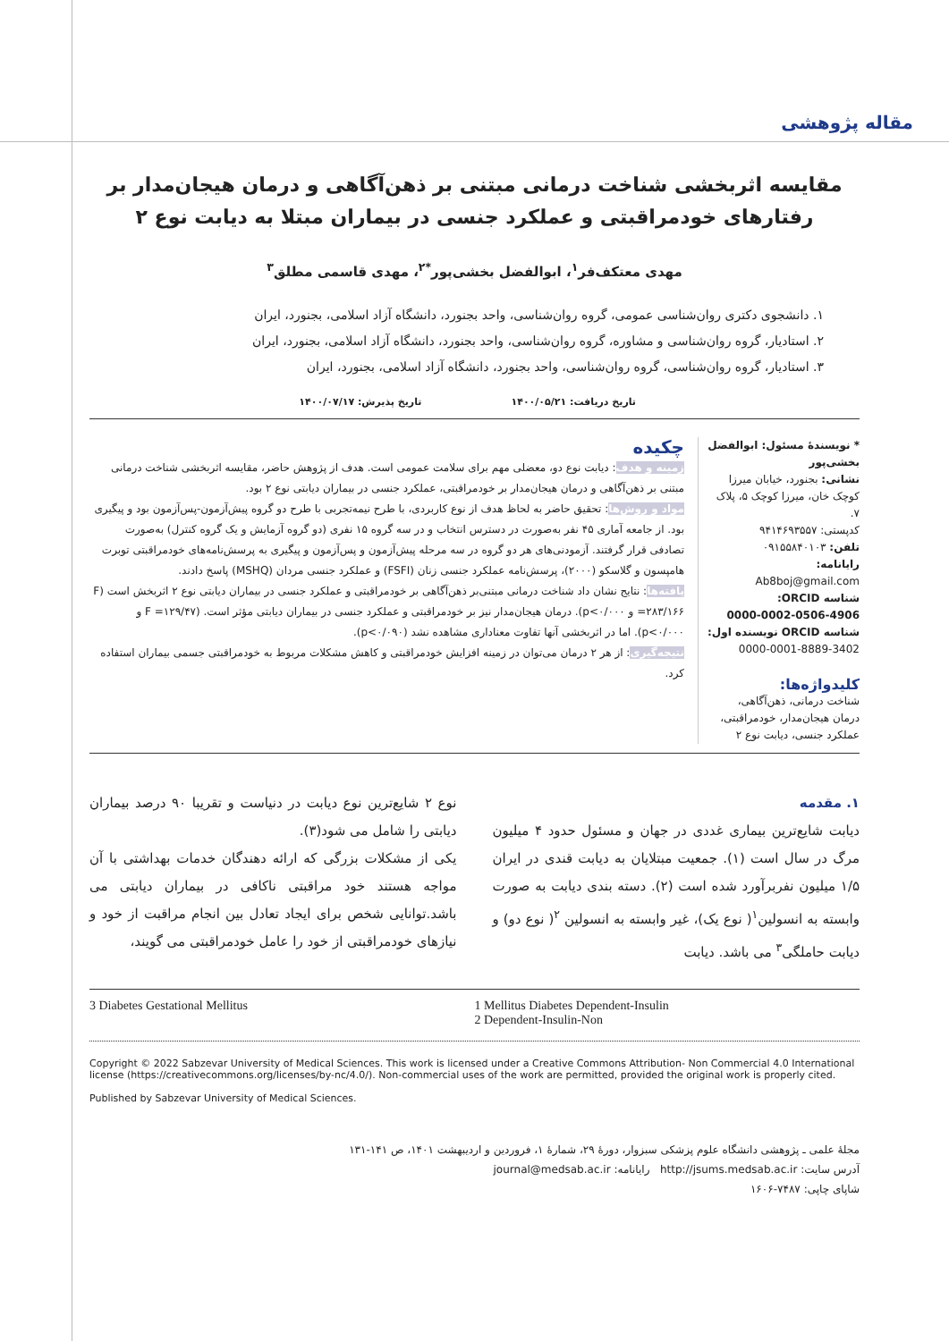مقاله پژوهشی
مقایسه اثربخشی شناخت درمانی مبتنی بر ذهن‌آگاهی و درمان هیجان‌مدار بر رفتارهای خودمراقبتی و عملکرد جنسی در بیماران مبتلا به دیابت نوع ۲
مهدی معتکف‌فر<sup>۱</sup>، ابوالفضل بخشی‌پور<sup>*۲</sup>، مهدی قاسمی مطلق<sup>۳</sup>
۱. دانشجوی دکتری روان‌شناسی عمومی، گروه روان‌شناسی، واحد بجنورد، دانشگاه آزاد اسلامی، بجنورد، ایران
۲. استادیار، گروه روان‌شناسی و مشاوره، گروه روان‌شناسی، واحد بجنورد، دانشگاه آزاد اسلامی، بجنورد، ایران
۳. استادیار، گروه روان‌شناسی، گروه روان‌شناسی، واحد بجنورد، دانشگاه آزاد اسلامی، بجنورد، ایران
تاریخ دریافت: ۱۴۰۰/۰۵/۲۱ تاریخ پذیرش: ۱۴۰۰/۰۷/۱۷
* نویسندهٔ مسئول: ابوالفضل بخشی‌پور
نشانی: بجنورد، خیابان میرزا کوچک خان، میرزا کوچک ۵، پلاک ۷.
کدپستی: ۹۴۱۴۶۹۳۵۵۷
تلفن: ۰۹۱۵۵۸۴۰۱۰۳
رایانامه:
Ab8boj@gmail.com
شناسه ORCID:
0000-0002-0506-4906
شناسه ORCID نویسنده اول:
0000-0001-8889-3402
کلیدواژه‌ها:
شناخت درمانی، ذهن‌آگاهی، درمان هیجان‌مدار، خودمراقبتی، عملکرد جنسی، دیابت نوع ۲
چکیده
زمینه و هدف: دیابت نوع دو، معضلی مهم برای سلامت عمومی است. هدف از پژوهش حاضر، مقایسه اثربخشی شناخت درمانی مبتنی بر ذهن‌آگاهی و درمان هیجان‌مدار بر خودمراقبتی، عملکرد جنسی در بیماران دیابتی نوع ۲ بود.
مواد و روش‌ها: تحقیق حاضر به لحاظ هدف از نوع کاربردی، با طرح نیمه‌تجربی با طرح دو گروه پیش‌آزمون-پس‌آزمون بود و پیگیری بود. از جامعه آماری ۴۵ نفر به‌صورت در دسترس انتخاب و در سه گروه ۱۵ نفری (دو گروه آزمایش و یک گروه کنترل) به‌صورت تصادفی قرار گرفتند. آزمودنی‌های هر دو گروه در سه مرحله پیش‌آزمون و پس‌آزمون و پیگیری به پرسش‌نامه‌های خودمراقبتی توبرت هامپسون و گلاسکو (۲۰۰۰)، پرسش‌نامه عملکرد جنسی زنان (FSFI) و عملکرد جنسی مردان (MSHQ) پاسخ دادند.
یافته‌ها: نتایج نشان داد شناخت درمانی مبتنی‌بر ذهن‌آگاهی بر خودمراقبتی و عملکرد جنسی در بیماران دیابتی نوع ۲ اثربخش است (F =۲۸۳/۱۶۶ و p<۰/۰۰۰). درمان هیجان‌مدار نیز بر خودمراقبتی و عملکرد جنسی در بیماران دیابتی مؤثر است. (F =۱۲۹/۴۷ و p<۰/۰۰۰). اما در اثربخشی آنها تفاوت معناداری مشاهده نشد (p<۰/۰۹۰).
نتیجه‌گیری: از هر ۲ درمان می‌توان در زمینه افزایش خودمراقبتی و کاهش مشکلات مربوط به خودمراقبتی جسمی بیماران استفاده کرد.
۱. مقدمه
دیابت شایع‌ترین بیماری غددی در جهان و مسئول حدود ۴ میلیون مرگ در سال است (۱). جمعیت مبتلایان به دیابت قندی در ایران ۱/۵ میلیون نفربرآورد شده است (۲). دسته بندی دیابت به صورت وابسته به انسولین<sup>۱</sup>( نوع یک)، غیر وابسته به انسولین <sup>۲</sup>( نوع دو) و دیابت حاملگی<sup>۳</sup> می باشد. دیابت
نوع ۲ شایع‌ترین نوع دیابت در دنیاست و تقریبا ۹۰ درصد بیماران دیابتی را شامل می شود(۳).
یکی از مشکلات بزرگی که ارائه دهندگان خدمات بهداشتی با آن مواجه هستند خود مراقبتی ناکافی در بیماران دیابتی می باشد.توانایی شخص برای ایجاد تعادل بین انجام مراقبت از خود و نیازهای خودمراقبتی از خود را عامل خودمراقبتی می گویند،
3 Diabetes Gestational Mellitus
1 Mellitus Diabetes Dependent-Insulin
2 Dependent-Insulin-Non
Copyright © 2022 Sabzevar University of Medical Sciences. This work is licensed under a Creative Commons Attribution- Non Commercial 4.0 International license (https://creativecommons.org/licenses/by-nc/4.0/). Non-commercial uses of the work are permitted, provided the original work is properly cited.
Published by Sabzevar University of Medical Sciences.
مجلهٔ علمی ـ پژوهشی دانشگاه علوم پزشکی سبزوار، دورهٔ ۲۹، شمارهٔ ۱، فروردین و اردیبهشت ۱۴۰۱، ص ۱۴۱-۱۳۱
آدرس سایت: http://jsums.medsab.ac.ir رایانامه: journal@medsab.ac.ir
شاپای چاپی: ۷۴۸۷-۱۶۰۶